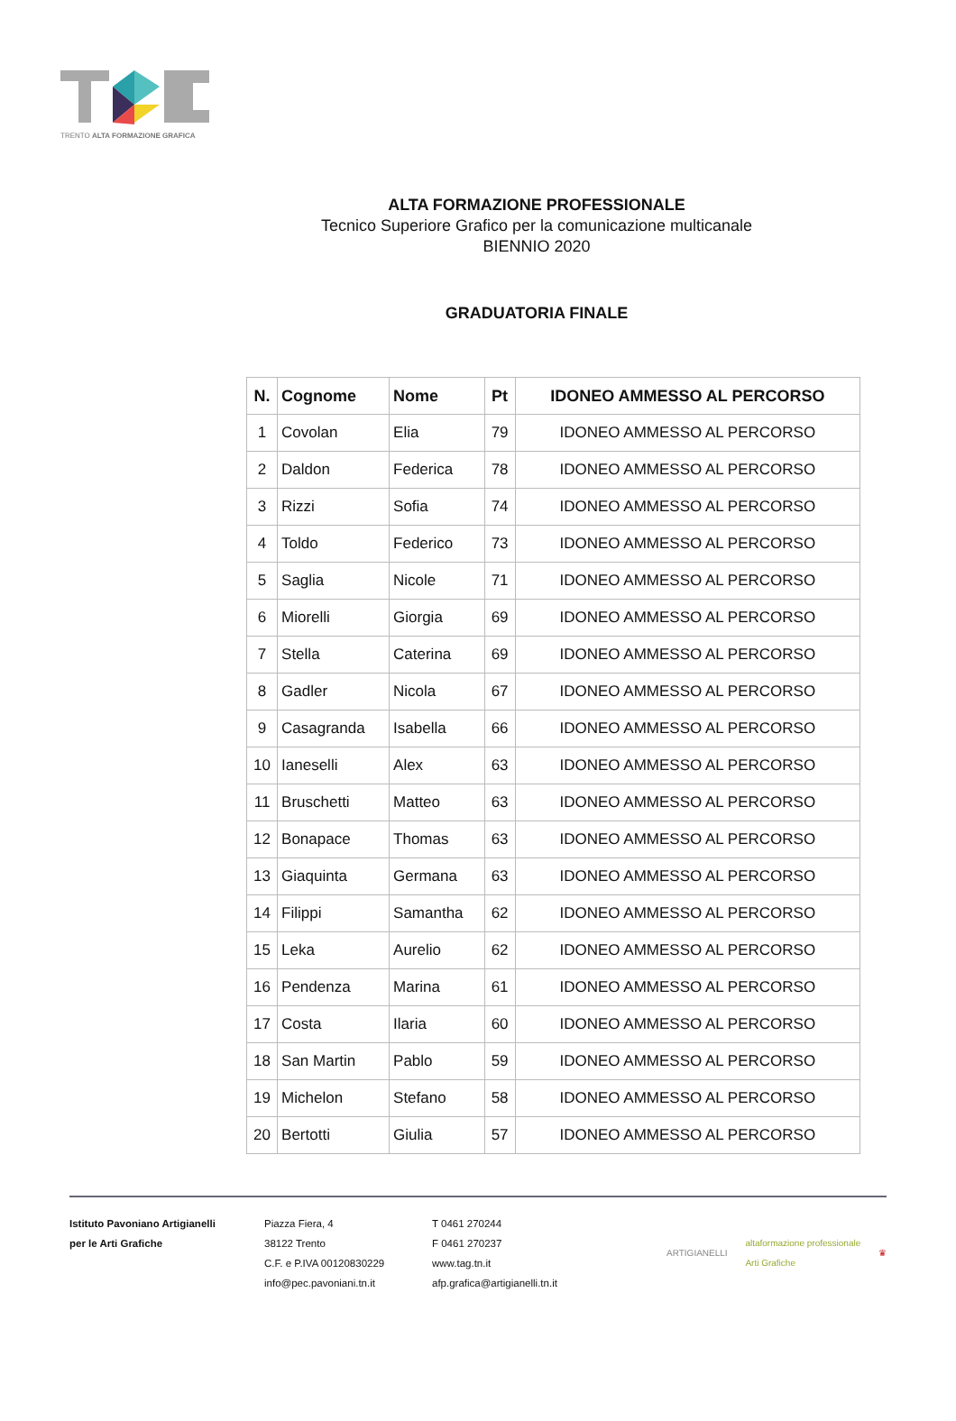TRENTO ALTA FORMAZIONE GRAFICA
ALTA FORMAZIONE PROFESSIONALE
Tecnico Superiore Grafico per la comunicazione multicanale
BIENNIO 2020
GRADUATORIA FINALE
| N. | Cognome | Nome | Pt | IDONEO AMMESSO AL PERCORSO |
| --- | --- | --- | --- | --- |
| 1 | Covolan | Elia | 79 | IDONEO AMMESSO AL PERCORSO |
| 2 | Daldon | Federica | 78 | IDONEO AMMESSO AL PERCORSO |
| 3 | Rizzi | Sofia | 74 | IDONEO AMMESSO AL PERCORSO |
| 4 | Toldo | Federico | 73 | IDONEO AMMESSO AL PERCORSO |
| 5 | Saglia | Nicole | 71 | IDONEO AMMESSO AL PERCORSO |
| 6 | Miorelli | Giorgia | 69 | IDONEO AMMESSO AL PERCORSO |
| 7 | Stella | Caterina | 69 | IDONEO AMMESSO AL PERCORSO |
| 8 | Gadler | Nicola | 67 | IDONEO AMMESSO AL PERCORSO |
| 9 | Casagranda | Isabella | 66 | IDONEO AMMESSO AL PERCORSO |
| 10 | Ianeselli | Alex | 63 | IDONEO AMMESSO AL PERCORSO |
| 11 | Bruschetti | Matteo | 63 | IDONEO AMMESSO AL PERCORSO |
| 12 | Bonapace | Thomas | 63 | IDONEO AMMESSO AL PERCORSO |
| 13 | Giaquinta | Germana | 63 | IDONEO AMMESSO AL PERCORSO |
| 14 | Filippi | Samantha | 62 | IDONEO AMMESSO AL PERCORSO |
| 15 | Leka | Aurelio | 62 | IDONEO AMMESSO AL PERCORSO |
| 16 | Pendenza | Marina | 61 | IDONEO AMMESSO AL PERCORSO |
| 17 | Costa | Ilaria | 60 | IDONEO AMMESSO AL PERCORSO |
| 18 | San Martin | Pablo | 59 | IDONEO AMMESSO AL PERCORSO |
| 19 | Michelon | Stefano | 58 | IDONEO AMMESSO AL PERCORSO |
| 20 | Bertotti | Giulia | 57 | IDONEO AMMESSO AL PERCORSO |
Istituto Pavoniano Artigianelli
per le Arti Grafiche
Piazza Fiera, 4
38122 Trento
C.F. e P.IVA 00120830229
info@pec.pavoniani.tn.it
T 0461 270244
F 0461 270237
www.tag.tn.it
afp.grafica@artigianelli.tn.it
ARTIGIANELLI altaformazione professionale
Arti Grafiche ♛